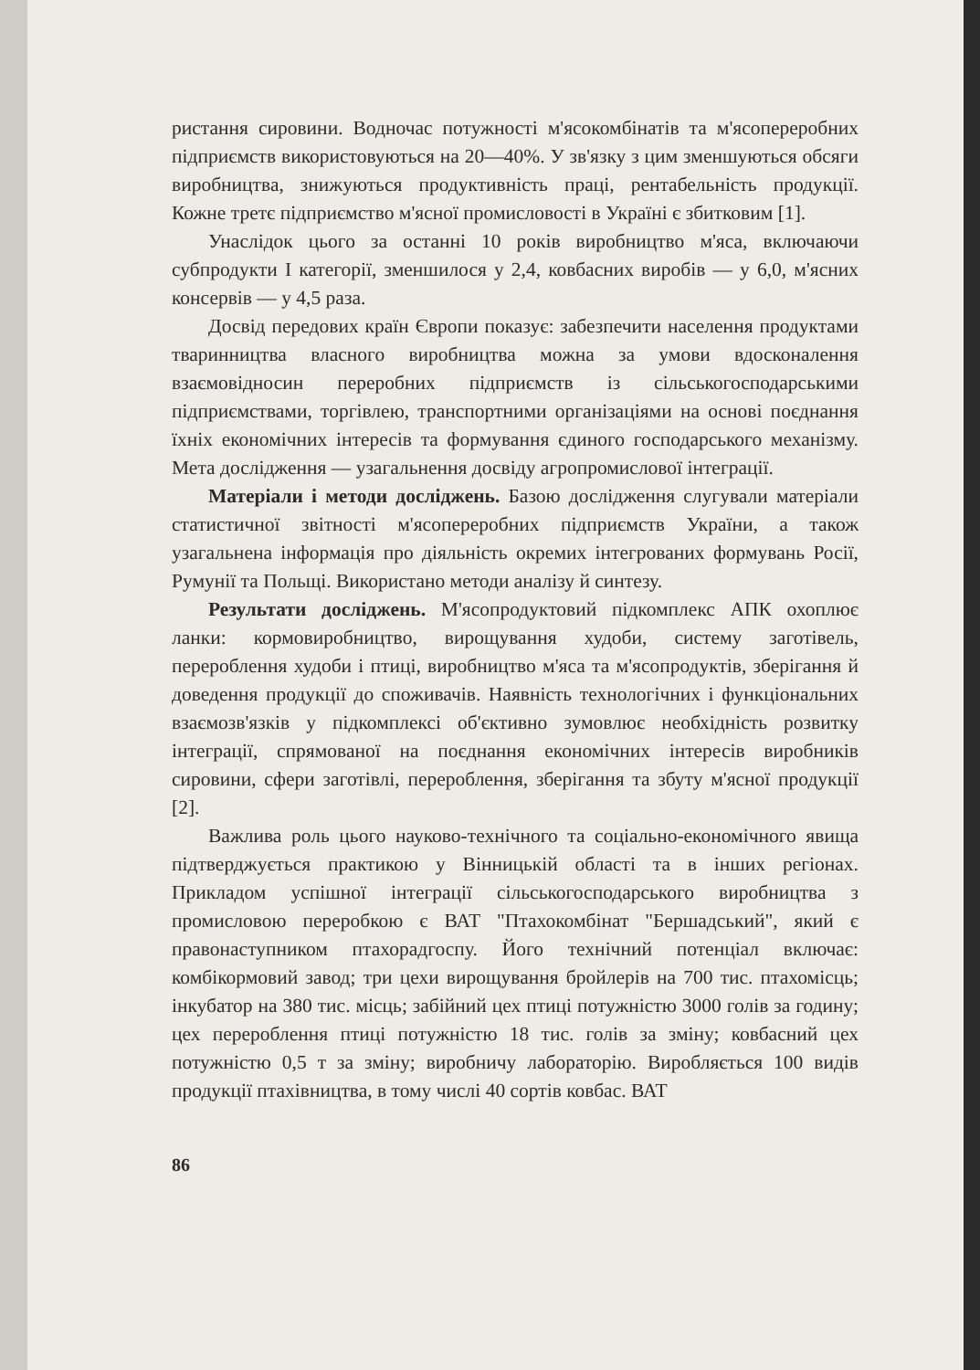ристання сировини. Водночас потужності м'ясокомбінатів та м'ясопереробних підприємств використовуються на 20—40%. У зв'язку з цим зменшуються обсяги виробництва, знижуються продуктивність праці, рентабельність продукції. Кожне третє підприємство м'ясної промисловості в Україні є збитковим [1].
Унаслідок цього за останні 10 років виробництво м'яса, включаючи субпродукти I категорії, зменшилося у 2,4, ковбасних виробів — у 6,0, м'ясних консервів — у 4,5 раза.
Досвід передових країн Європи показує: забезпечити населення продуктами тваринництва власного виробництва можна за умови вдосконалення взаємовідносин переробних підприємств із сільськогосподарськими підприємствами, торгівлею, транспортними організаціями на основі поєднання їхніх економічних інтересів та формування єдиного господарського механізму. Мета дослідження — узагальнення досвіду агропромислової інтеграції.
Матеріали і методи досліджень. Базою дослідження слугували матеріали статистичної звітності м'ясопереробних підприємств України, а також узагальнена інформація про діяльність окремих інтегрованих формувань Росії, Румунії та Польщі. Використано методи аналізу й синтезу.
Результати досліджень. М'ясопродуктовий підкомплекс АПК охоплює ланки: кормовиробництво, вирощування худоби, систему заготівель, перероблення худоби і птиці, виробництво м'яса та м'ясопродуктів, зберігання й доведення продукції до споживачів. Наявність технологічних і функціональних взаємозв'язків у підкомплексі об'єктивно зумовлює необхідність розвитку інтеграції, спрямованої на поєднання економічних інтересів виробників сировини, сфери заготівлі, перероблення, зберігання та збуту м'ясної продукції [2].
Важлива роль цього науково-технічного та соціально-економічного явища підтверджується практикою у Вінницькій області та в інших регіонах. Прикладом успішної інтеграції сільськогосподарського виробництва з промисловою переробкою є ВАТ "Птахокомбінат "Бершадський", який є правонаступником птахорадгоспу. Його технічний потенціал включає: комбікормовий завод; три цехи вирощування бройлерів на 700 тис. птахомісць; інкубатор на 380 тис. місць; забійний цех птиці потужністю 3000 голів за годину; цех перероблення птиці потужністю 18 тис. голів за зміну; ковбасний цех потужністю 0,5 т за зміну; виробничу лабораторію. Виробляється 100 видів продукції птахівництва, в тому числі 40 сортів ковбас. ВАТ
86